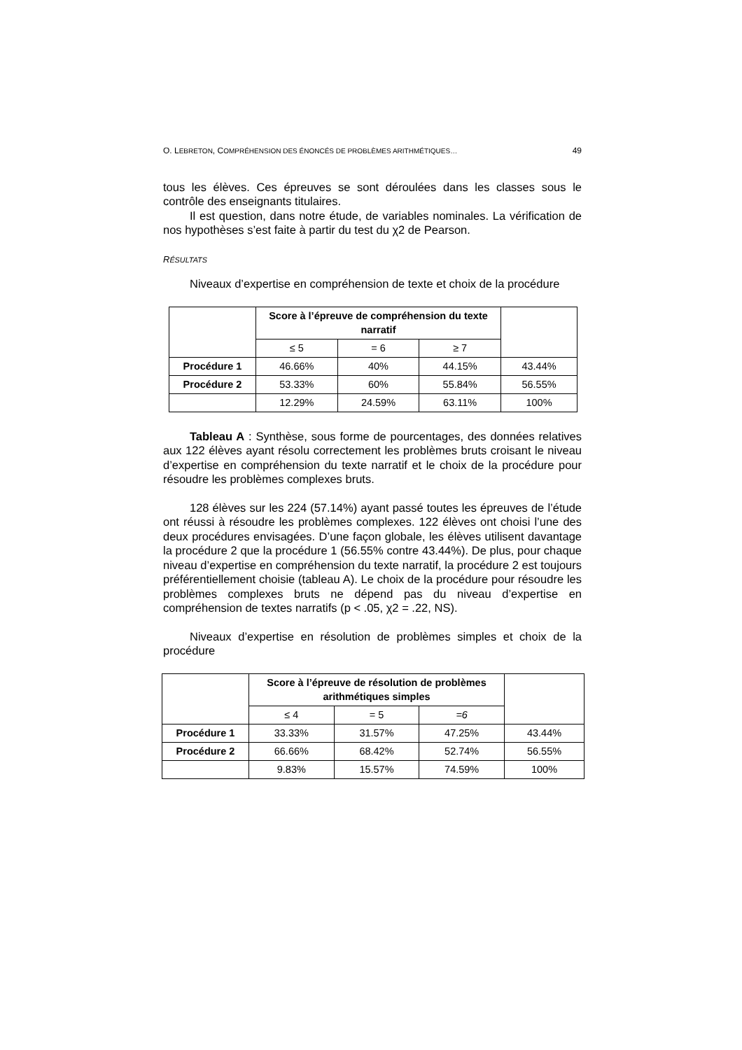O. LEBRETON, COMPRÉHENSION DES ÉNONCÉS DE PROBLÈMES ARITHMÉTIQUES… 49
tous les élèves. Ces épreuves se sont déroulées dans les classes sous le contrôle des enseignants titulaires.
Il est question, dans notre étude, de variables nominales. La vérification de nos hypothèses s’est faite à partir du test du χ2 de Pearson.
RÉSULTATS
Niveaux d’expertise en compréhension de texte et choix de la procédure
| | Score à l’épreuve de compréhension du texte narratif | | | |
| | ≤ 5 | = 6 | ≥ 7 | |
| Procédure 1 | 46.66% | 40% | 44.15% | 43.44% |
| Procédure 2 | 53.33% | 60% | 55.84% | 56.55% |
| | 12.29% | 24.59% | 63.11% | 100% |
Tableau A : Synthèse, sous forme de pourcentages, des données relatives aux 122 élèves ayant résolu correctement les problèmes bruts croisant le niveau d’expertise en compréhension du texte narratif et le choix de la procédure pour résoudre les problèmes complexes bruts.
128 élèves sur les 224 (57.14%) ayant passé toutes les épreuves de l’étude ont réussi à résoudre les problèmes complexes. 122 élèves ont choisi l’une des deux procédures envisagées. D’une façon globale, les élèves utilisent davantage la procédure 2 que la procédure 1 (56.55% contre 43.44%). De plus, pour chaque niveau d’expertise en compréhension du texte narratif, la procédure 2 est toujours préférentiellement choisie (tableau A). Le choix de la procédure pour résoudre les problèmes complexes bruts ne dépend pas du niveau d’expertise en compréhension de textes narratifs (p < .05, χ2 = .22, NS).
Niveaux d’expertise en résolution de problèmes simples et choix de la procédure
| | Score à l’épreuve de résolution de problèmes arithmétiques simples | | | |
| | ≤ 4 | = 5 | =6 | |
| Procédure 1 | 33.33% | 31.57% | 47.25% | 43.44% |
| Procédure 2 | 66.66% | 68.42% | 52.74% | 56.55% |
| | 9.83% | 15.57% | 74.59% | 100% |